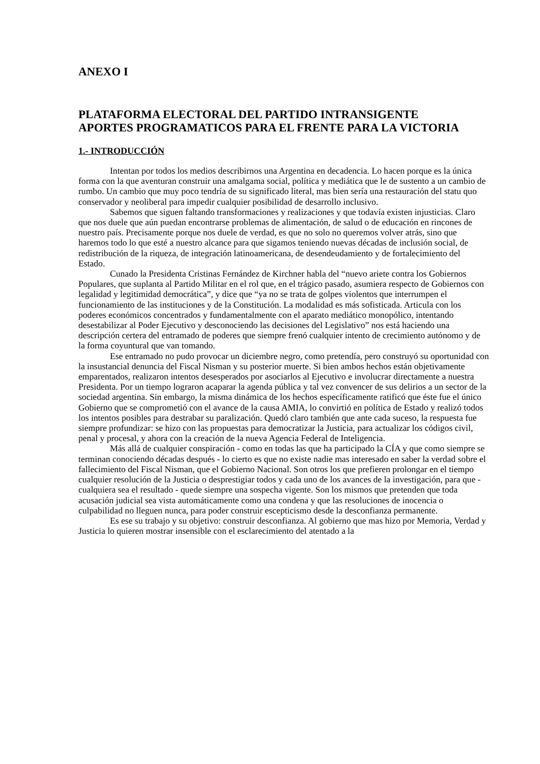ANEXO I
PLATAFORMA ELECTORAL DEL PARTIDO INTRANSIGENTE
APORTES PROGRAMATICOS PARA EL FRENTE PARA LA VICTORIA
1.- INTRODUCCIÓN
Intentan por todos los medios describirnos una Argentina en decadencia. Lo hacen porque es la única forma con la que aventuran construir una amalgama social, política y mediática que le de sustento a un cambio de rumbo. Un cambio que muy poco tendría de su significado literal, mas bien sería una restauración del statu quo conservador y neoliberal para impedir cualquier posibilidad de desarrollo inclusivo.
Sabemos que siguen faltando transformaciones y realizaciones y que todavía existen injusticias. Claro que nos duele que aún puedan encontrarse problemas de alimentación, de salud o de educación en rincones de nuestro país. Precisamente porque nos duele de verdad, es que no solo no queremos volver atrás, sino que haremos todo lo que esté a nuestro alcance para que sigamos teniendo nuevas décadas de inclusión social, de redistribución de la riqueza, de integración latinoamericana, de desendeudamiento y de fortalecimiento del Estado.
Cunado la Presidenta Cristinas Fernández de Kirchner habla del “nuevo ariete contra los Gobiernos Populares, que suplanta al Partido Militar en el rol que, en el trágico pasado, asumiera respecto de Gobiernos con legalidad y legitimidad democrática”, y dice que “ya no se trata de golpes violentos que interrumpen el funcionamiento de las instituciones y de la Constitución. La modalidad es más sofisticada. Articula con los poderes económicos concentrados y fundamentalmente con el aparato mediático monopólico, intentando desestabilizar al Poder Ejecutivo y desconociendo las decisiones del Legislativo” nos está haciendo una descripción certera del entramado de poderes que siempre frenó cualquier intento de crecimiento autónomo y de la forma coyuntural que van tomando.
Ese entramado no pudo provocar un diciembre negro, como pretendía, pero construyó su oportunidad con la insustancial denuncia del Fiscal Nisman y su posterior muerte. Si bien ambos hechos están objetivamente emparentados, realizaron intentos desesperados por asociarlos al Ejecutivo e involucrar directamente a nuestra Presidenta. Por un tiempo lograron acaparar la agenda pública y tal vez convencer de sus delirios a un sector de la sociedad argentina. Sin embargo, la misma dinámica de los hechos específicamente ratificó que éste fue el único Gobierno que se comprometió con el avance de la causa AMIA, lo convirtió en política de Estado y realizó todos los intentos posibles para destrabar su paralización. Quedó claro también que ante cada suceso, la respuesta fue siempre profundizar: se hizo con las propuestas para democratizar la Justicia, para actualizar los códigos civil, penal y procesal, y ahora con la creación de la nueva Agencia Federal de Inteligencia.
Más allá de cualquier conspiración - como en todas las que ha participado la CÍA y que como siempre se terminan conociendo décadas después - lo cierto es que no existe nadie mas interesado en saber la verdad sobre el fallecimiento del Fiscal Nisman, que el Gobierno Nacional. Son otros los que prefieren prolongar en el tiempo cualquier resolución de la Justicia o desprestigiar todos y cada uno de los avances de la investigación, para que - cualquiera sea el resultado - quede siempre una sospecha vigente. Son los mismos que pretenden que toda acusación judicial sea vista automáticamente como una condena y que las resoluciones de inocencia o culpabilidad no lleguen nunca, para poder construir escepticismo desde la desconfianza permanente.
Es ese su trabajo y su objetivo: construir desconfianza. Al gobierno que mas hizo por Memoria, Verdad y Justicia lo quieren mostrar insensible con el esclarecimiento del atentado a la